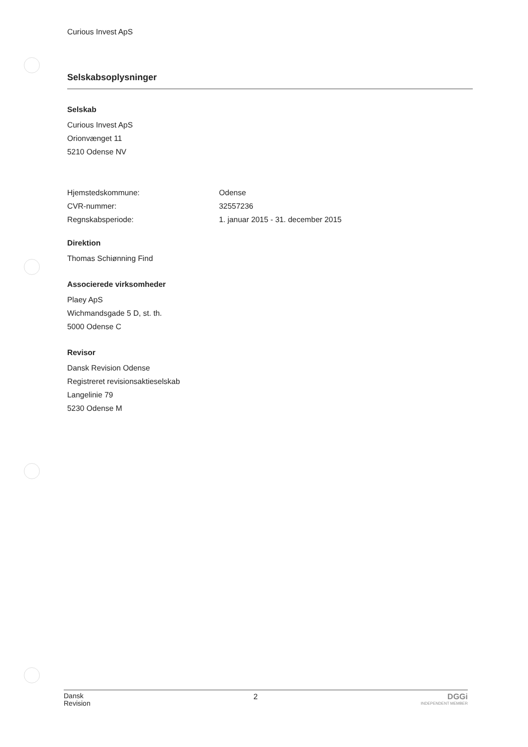Curious Invest ApS
Selskabsoplysninger
Selskab
Curious Invest ApS
Orionvænget 11
5210 Odense NV
Hjemstedskommune: Odense
CVR-nummer: 32557236
Regnskabsperiode: 1. januar 2015 - 31. december 2015
Direktion
Thomas Schiønning Find
Associerede virksomheder
Plaey ApS
Wichmandsgade 5 D, st. th.
5000 Odense C
Revisor
Dansk Revision Odense
Registreret revisionsaktieselskab
Langelinie 79
5230 Odense M
Dansk
Revision
2 DGGi
INDEPENDENT MEMBER